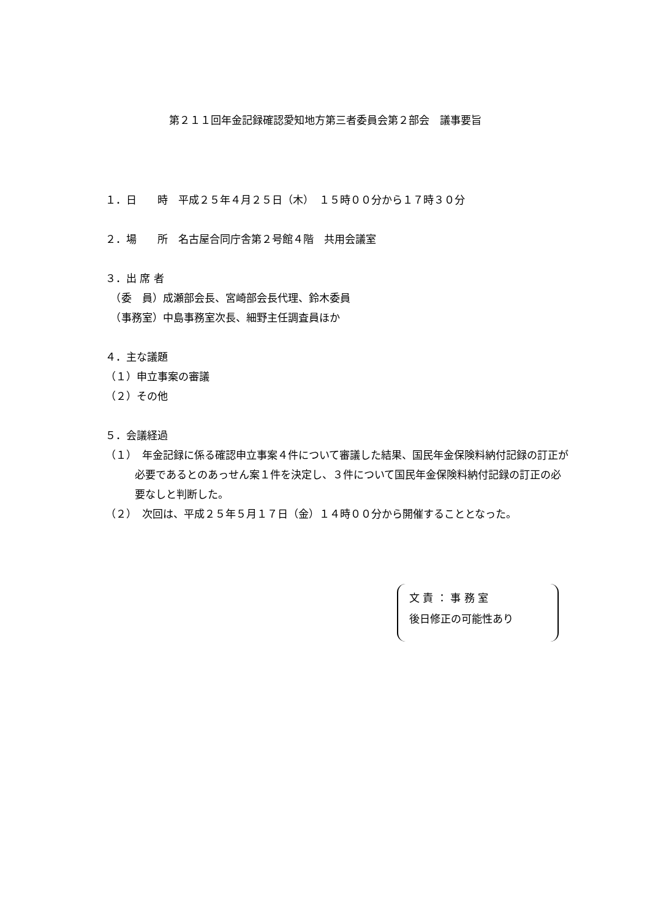第２１１回年金記録確認愛知地方第三者委員会第２部会　議事要旨
１．日　　時　平成２５年４月２５日（木）　１５時００分から１７時３０分
２．場　　所　名古屋合同庁舎第２号館４階　共用会議室
３．出 席 者
　（委　員）成瀬部会長、宮崎部会長代理、鈴木委員
　（事務室）中島事務室次長、細野主任調査員ほか
４．主な議題
（１）申立事案の審議
（２）その他
５．会議経過
（１）　年金記録に係る確認申立事案４件について審議した結果、国民年金保険料納付記録の訂正が必要であるとのあっせん案１件を決定し、３件について国民年金保険料納付記録の訂正の必要なしと判断した。
（２）　次回は、平成２５年５月１７日（金）１４時００分から開催することとなった。
文 責 ： 事 務 室
後日修正の可能性あり